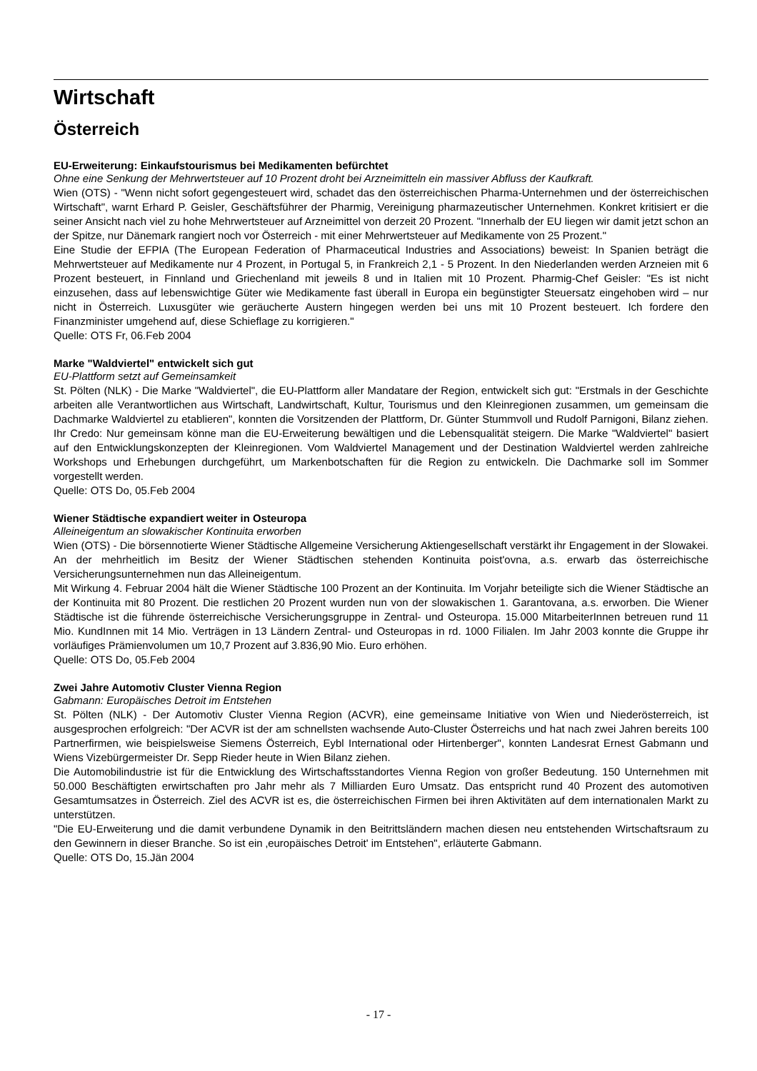Wirtschaft
Österreich
EU-Erweiterung: Einkaufstourismus bei Medikamenten befürchtet
Ohne eine Senkung der Mehrwertsteuer auf 10 Prozent droht bei Arzneimitteln ein massiver Abfluss der Kaufkraft.
Wien (OTS) - "Wenn nicht sofort gegengesteuert wird, schadet das den österreichischen Pharma-Unternehmen und der österreichischen Wirtschaft", warnt Erhard P. Geisler, Geschäftsführer der Pharmig, Vereinigung pharmazeutischer Unternehmen. Konkret kritisiert er die seiner Ansicht nach viel zu hohe Mehrwertsteuer auf Arzneimittel von derzeit 20 Prozent. "Innerhalb der EU liegen wir damit jetzt schon an der Spitze, nur Dänemark rangiert noch vor Österreich - mit einer Mehrwertsteuer auf Medikamente von 25 Prozent."
Eine Studie der EFPIA (The European Federation of Pharmaceutical Industries and Associations) beweist: In Spanien beträgt die Mehrwertsteuer auf Medikamente nur 4 Prozent, in Portugal 5, in Frankreich 2,1 - 5 Prozent. In den Niederlanden werden Arzneien mit 6 Prozent besteuert, in Finnland und Griechenland mit jeweils 8 und in Italien mit 10 Prozent. Pharmig-Chef Geisler: "Es ist nicht einzusehen, dass auf lebenswichtige Güter wie Medikamente fast überall in Europa ein begünstigter Steuersatz eingehoben wird – nur nicht in Österreich. Luxusgüter wie geräucherte Austern hingegen werden bei uns mit 10 Prozent besteuert. Ich fordere den Finanzminister umgehend auf, diese Schieflage zu korrigieren."
Quelle: OTS Fr, 06.Feb 2004
Marke "Waldviertel" entwickelt sich gut
EU-Plattform setzt auf Gemeinsamkeit
St. Pölten (NLK) - Die Marke "Waldviertel", die EU-Plattform aller Mandatare der Region, entwickelt sich gut: "Erstmals in der Geschichte arbeiten alle Verantwortlichen aus Wirtschaft, Landwirtschaft, Kultur, Tourismus und den Kleinregionen zusammen, um gemeinsam die Dachmarke Waldviertel zu etablieren", konnten die Vorsitzenden der Plattform, Dr. Günter Stummvoll und Rudolf Parnigoni, Bilanz ziehen. Ihr Credo: Nur gemeinsam könne man die EU-Erweiterung bewältigen und die Lebensqualität steigern. Die Marke "Waldviertel" basiert auf den Entwicklungskonzepten der Kleinregionen. Vom Waldviertel Management und der Destination Waldviertel werden zahlreiche Workshops und Erhebungen durchgeführt, um Markenbotschaften für die Region zu entwickeln. Die Dachmarke soll im Sommer vorgestellt werden.
Quelle: OTS Do, 05.Feb 2004
Wiener Städtische expandiert weiter in Osteuropa
Alleineigentum an slowakischer Kontinuita erworben
Wien (OTS) - Die börsennotierte Wiener Städtische Allgemeine Versicherung Aktiengesellschaft verstärkt ihr Engagement in der Slowakei. An der mehrheitlich im Besitz der Wiener Städtischen stehenden Kontinuita poist'ovna, a.s. erwarb das österreichische Versicherungsunternehmen nun das Alleineigentum.
Mit Wirkung 4. Februar 2004 hält die Wiener Städtische 100 Prozent an der Kontinuita. Im Vorjahr beteiligte sich die Wiener Städtische an der Kontinuita mit 80 Prozent. Die restlichen 20 Prozent wurden nun von der slowakischen 1. Garantovana, a.s. erworben. Die Wiener Städtische ist die führende österreichische Versicherungsgruppe in Zentral- und Osteuropa. 15.000 MitarbeiterInnen betreuen rund 11 Mio. KundInnen mit 14 Mio. Verträgen in 13 Ländern Zentral- und Osteuropas in rd. 1000 Filialen. Im Jahr 2003 konnte die Gruppe ihr vorläufiges Prämienvolumen um 10,7 Prozent auf 3.836,90 Mio. Euro erhöhen.
Quelle: OTS Do, 05.Feb 2004
Zwei Jahre Automotiv Cluster Vienna Region
Gabmann: Europäisches Detroit im Entstehen
St. Pölten (NLK) - Der Automotiv Cluster Vienna Region (ACVR), eine gemeinsame Initiative von Wien und Niederösterreich, ist ausgesprochen erfolgreich: "Der ACVR ist der am schnellsten wachsende Auto-Cluster Österreichs und hat nach zwei Jahren bereits 100 Partnerfirmen, wie beispielsweise Siemens Österreich, Eybl International oder Hirtenberger", konnten Landesrat Ernest Gabmann und Wiens Vizebürgermeister Dr. Sepp Rieder heute in Wien Bilanz ziehen.
Die Automobilindustrie ist für die Entwicklung des Wirtschaftsstandortes Vienna Region von großer Bedeutung. 150 Unternehmen mit 50.000 Beschäftigten erwirtschaften pro Jahr mehr als 7 Milliarden Euro Umsatz. Das entspricht rund 40 Prozent des automotiven Gesamtumsatzes in Österreich. Ziel des ACVR ist es, die österreichischen Firmen bei ihren Aktivitäten auf dem internationalen Markt zu unterstützen.
"Die EU-Erweiterung und die damit verbundene Dynamik in den Beitrittsländern machen diesen neu entstehenden Wirtschaftsraum zu den Gewinnern in dieser Branche. So ist ein ‚europäisches Detroit' im Entstehen", erläuterte Gabmann.
Quelle: OTS Do, 15.Jän 2004
- 17 -